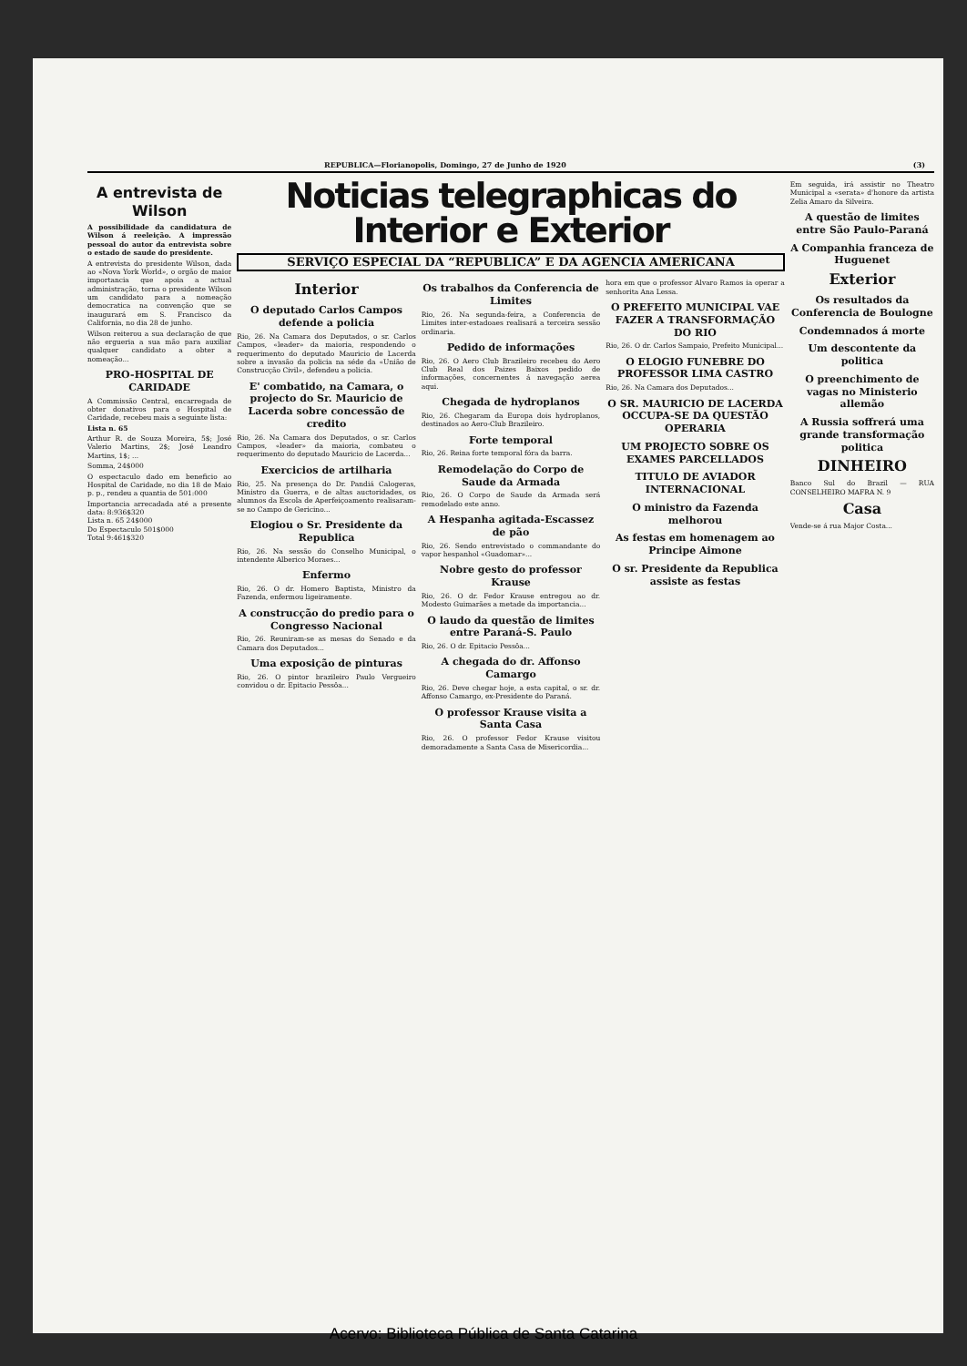REPUBLICA—Florianopolis, Domingo, 27 de Junho de 1920 (3)
A entrevista de Wilson
A possibilidade da candidatura de Wilson á reeleição. A impressão pessoal do autor da entrevista sobre o estado de saude do presidente.
A entrevista do presidente Wilson, dada ao «Nova York World», o orgão de maior importancia que apoia a actual administração, torna o presidente Wilson um candidato para a nomeação democratica na convenção que se inaugurará em S. Francisco da California, no dia 28 de junho.
Wilson reiterou a sua declaração de que não ergueria a sua mão para auxiliar qualquer candidato a obter a nomeação...
PRO-HOSPITAL DE CARIDADE
A Commissão Central, encarregada de obter donativos para o Hospital de Caridade, recebeu mais a seguinte lista:
Lista n. 65
Arthur R. de Souza Moreira, 5$; José Valerio Martins, 2$; José Leandro Martins, 1$; ...
Somma, 24$000
O espectaculo dado em beneficio ao Hospital de Caridade, no dia 18 de Maio p. p., rendeu a quantia de 501:000
Importancia arrecadada até a presente data: 8:936$320
Lista n. 65 24$000
Do Espectaculo 501$000
Total 9:461$320
Noticias telegraphicas do Interior e Exterior
SERVIÇO ESPECIAL DA “REPUBLICA” E DA AGENCIA AMERICANA
Interior
O deputado Carlos Campos defende a policia
Rio, 26. Na Camara dos Deputados, o sr. Carlos Campos, «leader» da maioria, respondendo o requerimento do deputado Mauricio de Lacerda sobre a invasão da policia na séde da «União de Construcção Civil», defendeu a policia.
E' combatido, na Camara, o projecto do Sr. Mauricio de Lacerda sobre concessão de credito
Rio, 26. Na Camara dos Deputados, o sr. Carlos Campos, «leader» da maioria, combateu o requerimento do deputado Mauricio de Lacerda...
Exercicios de artilharia
Rio, 25. Na presença do Dr. Pandiá Calogeras, Ministro da Guerra, e de altas auctoridades, os alumnos da Escola de Aperfeiçoamento realisaram-se no Campo de Gericino...
Elogiou o Sr. Presidente da Republica
Rio, 26. Na sessão do Conselho Municipal, o intendente Alberico Moraes...
Enfermo
Rio, 26. O dr. Homero Baptista, Ministro da Fazenda, enfermou ligeiramente.
A construcção do predio para o Congresso Nacional
Rio, 26. Reuniram-se as mesas do Senado e da Camara dos Deputados...
Uma exposição de pinturas
Rio, 26. O pintor brazileiro Paulo Vergueiro convidou o dr. Epitacio Pessôa...
Os trabalhos da Conferencia de Limites
Rio, 26. Na segunda-feira, a Conferencia de Limites inter-estadoaes realisará a terceira sessão ordinaria.
Pedido de informações
Rio, 26. O Aero Club Brazileiro recebeu do Aero Club Real dos Paizes Baixos pedido de informações, concernentes á navegação aerea aqui.
Chegada de hydroplanos
Rio, 26. Chegaram da Europa dois hydroplanos, destinados ao Aero-Club Brazileiro.
Forte temporal
Rio, 26. Reina forte temporal fóra da barra.
Remodelação do Corpo de Saude da Armada
Rio, 26. O Corpo de Saude da Armada será remodelado este anno.
A Hespanha agitada-Escassez de pão
Rio, 26. Sendo entrevistado o commandante do vapor hespanhol «Guadomar»...
Nobre gesto do professor Krause
Rio, 26. O dr. Fedor Krause entregou ao dr. Modesto Guimarães a metade da importancia...
O laudo da questão de limites entre Paraná-S. Paulo
Rio, 26. O dr. Epitacio Pessôa...
A chegada do dr. Affonso Camargo
Rio, 26. Deve chegar hoje, a esta capital, o sr. dr. Affonso Camargo, ex-Presidente do Paraná.
O professor Krause visita a Santa Casa
Rio, 26. O professor Fedor Krause visitou demoradamente a Santa Casa de Misericordia...
hora em que o professor Alvaro Ramos ia operar a senhorita Ana Lessa.
O PREFEITO MUNICIPAL VAE FAZER A TRANSFORMAÇÃO DO RIO
Rio, 26. O dr. Carlos Sampaio, Prefeito Municipal...
O ELOGIO FUNEBRE DO PROFESSOR LIMA CASTRO
Rio, 26. Na Camara dos Deputados...
O SR. MAURICIO DE LACERDA OCCUPA-SE DA QUESTÃO OPERARIA
UM PROJECTO SOBRE OS EXAMES PARCELLADOS
TITULO DE AVIADOR INTERNACIONAL
O ministro da Fazenda melhorou
As festas em homenagem ao Principe Aimone
O sr. Presidente da Republica assiste as festas
Em seguida, irá assistir no Theatro Municipal a «serata» d'honore da artista Zelia Amaro da Silveira.
A questão de limites entre São Paulo-Paraná
A Companhia franceza de Huguenet
Exterior
Os resultados da Conferencia de Boulogne
Condemnados á morte
Um descontente da politica
O preenchimento de vagas no Ministerio allemão
A Russia soffrerá uma grande transformação politica
DINHEIRO
Banco Sul do Brazil — RUA CONSELHEIRO MAFRA N. 9
Casa
Vende-se á rua Major Costa...
Acervo: Biblioteca Pública de Santa Catarina